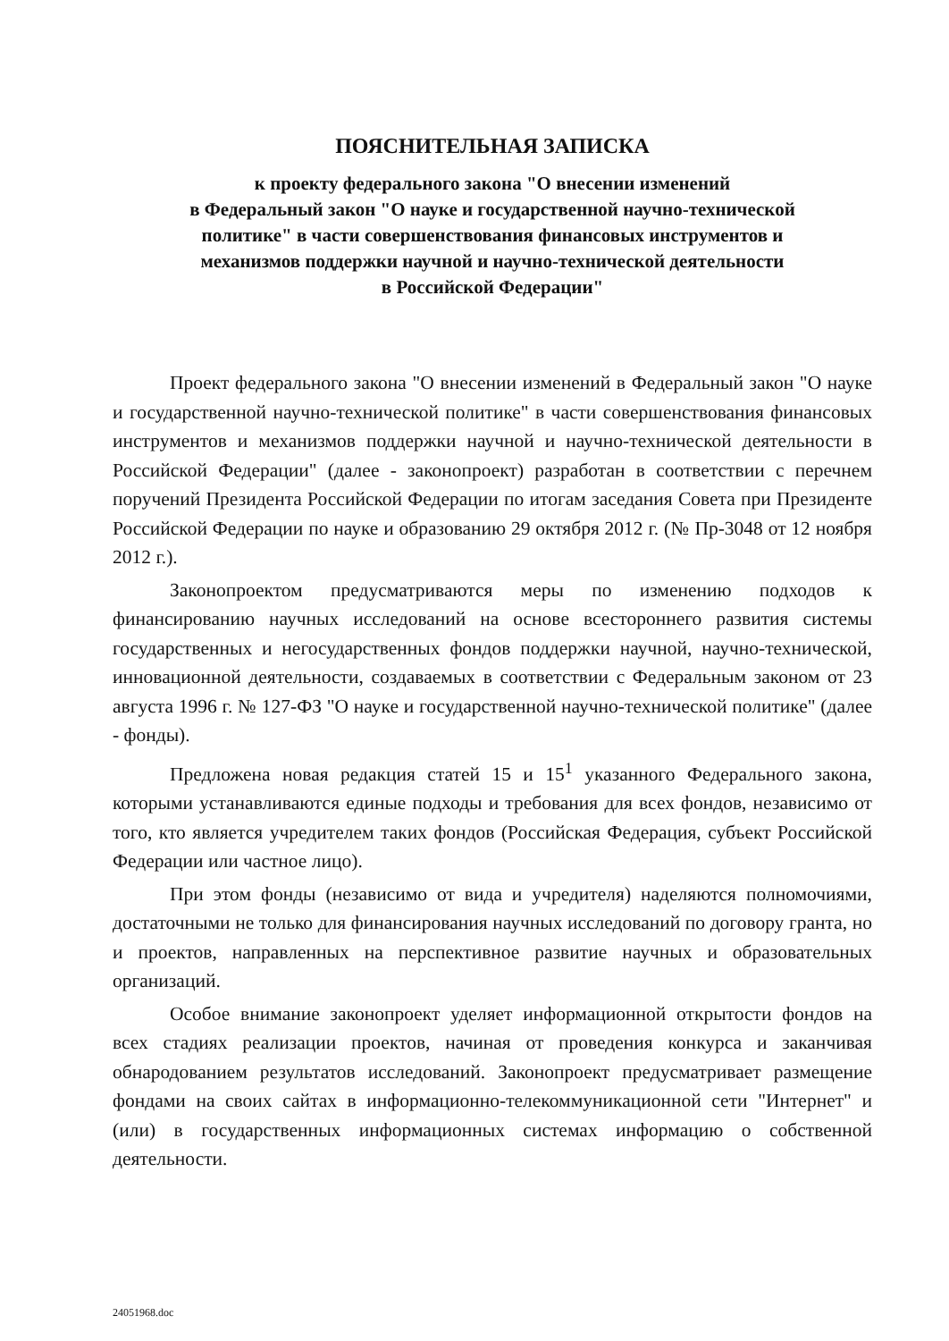ПОЯСНИТЕЛЬНАЯ ЗАПИСКА
к проекту федерального закона "О внесении изменений
в Федеральный закон "О науке и государственной научно-технической
политике" в части совершенствования финансовых инструментов и
механизмов поддержки научной и научно-технической деятельности
в Российской Федерации"
Проект федерального закона "О внесении изменений в Федеральный закон "О науке и государственной научно-технической политике" в части совершенствования финансовых инструментов и механизмов поддержки научной и научно-технической деятельности в Российской Федерации" (далее - законопроект) разработан в соответствии с перечнем поручений Президента Российской Федерации по итогам заседания Совета при Президенте Российской Федерации по науке и образованию 29 октября 2012 г. (№ Пр-3048 от 12 ноября 2012 г.).
Законопроектом предусматриваются меры по изменению подходов к финансированию научных исследований на основе всестороннего развития системы государственных и негосударственных фондов поддержки научной, научно-технической, инновационной деятельности, создаваемых в соответствии с Федеральным законом от 23 августа 1996 г. № 127-ФЗ "О науке и государственной научно-технической политике" (далее - фонды).
Предложена новая редакция статей 15 и 15<sup>1</sup> указанного Федерального закона, которыми устанавливаются единые подходы и требования для всех фондов, независимо от того, кто является учредителем таких фондов (Российская Федерация, субъект Российской Федерации или частное лицо).
При этом фонды (независимо от вида и учредителя) наделяются полномочиями, достаточными не только для финансирования научных исследований по договору гранта, но и проектов, направленных на перспективное развитие научных и образовательных организаций.
Особое внимание законопроект уделяет информационной открытости фондов на всех стадиях реализации проектов, начиная от проведения конкурса и заканчивая обнародованием результатов исследований. Законопроект предусматривает размещение фондами на своих сайтах в информационно-телекоммуникационной сети "Интернет" и (или) в государственных информационных системах информацию о собственной деятельности.
24051968.doc